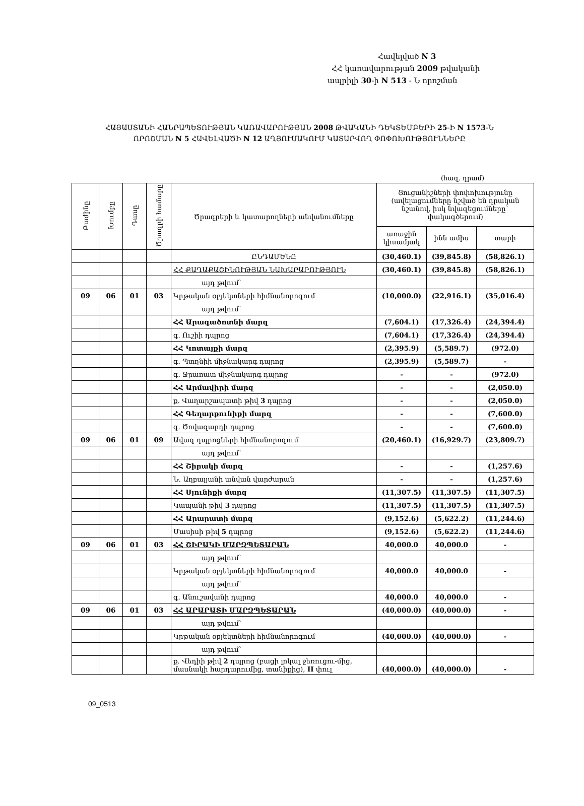Հավելված N 3
ՀՀ կառավարության 2009 թվականի
ապրիլի 30-ի N 513 - Ն որոշման
ՀԱՅԱՍՏԱՆԻ ՀԱՆՐԱՊԵՏՈՒԹՅԱՆ ԿԱՌԱՎԱՐՈՒԹՅԱՆ 2008 ԹՎԱԿԱՆԻ ԴԵԿՏԵՄԲԵՐԻ 25-Ի N 1573-Ն ՈՐՈՇՄԱՆ N 5 ՀԱՎԵԼՎԱԾԻ N 12 ԱՂՅՈՒՍԱԿՈՒՄ ԿԱՏԱՐՎՈՂ ՓՈՓՈԽՈՒԹՅՈՒՆՆԵՐԸ
(հազ. դրամ)
| Բաժինը | Խումբը | Դասը | Ծրագրի համարը | Ծրագրերի և կատարողների անվանումները | Ցուցանիշների փոփոխությունը (ավելացումները նշված են դրական նշանով, իսկ նվազեցումները` փակագծերում) | | |
| --- | --- | --- | --- | --- | --- | --- | --- |
| | | | | | առաջին կիսամյակ | ինն ամիս | տարի |
| | | | | ԸՆԴԱՄԵՆԸ | (30,460.1) | (39,845.8) | (58,826.1) |
| | | | | ՀՀ ՔԱՂԱՔԱՇԻՆՈՒԹՅԱՆ ՆԱԽԱՐԱՐՈՒԹՅՈՒՆ | (30,460.1) | (39,845.8) | (58,826.1) |
| | | | | այդ թվում` | | | |
| 09 | 06 | 01 | 03 | Կրթական օբյեկտների հիմնանորոգում | (10,000.0) | (22,916.1) | (35,016.4) |
| | | | | այդ թվում` | | | |
| | | | | ՀՀ Արագածոտնի մարզ | (7,604.1) | (17,326.4) | (24,394.4) |
| | | | | գ. Ուշիի դպրոց | (7,604.1) | (17,326.4) | (24,394.4) |
| | | | | ՀՀ Կոտայքի մարզ | (2,395.9) | (5,589.7) | (972.0) |
| | | | | գ. Պտղնիի միջնակարգ դպրոց | (2,395.9) | (5,589.7) | - |
| | | | | գ. Ջրառատ միջնակարգ դպրոց | - | - | (972.0) |
| | | | | ՀՀ Արմավիրի մարզ | - | - | (2,050.0) |
| | | | | ք. Վաղարշապատի թիվ 3 դպրոց | - | - | (2,050.0) |
| | | | | ՀՀ Գեղարքունիքի մարզ | - | - | (7,600.0) |
| | | | | գ. Ծովազարդի դպրոց | - | - | (7,600.0) |
| 09 | 06 | 01 | 09 | Ավագ դպրոցների հիմնանորոգում | (20,460.1) | (16,929.7) | (23,809.7) |
| | | | | այդ թվում` | | | |
| | | | | ՀՀ Շիրակի մարզ | - | - | (1,257.6) |
| | | | | Ն. Աղբալյանի անվան վարժարան | - | - | (1,257.6) |
| | | | | ՀՀ Սյունիքի մարզ | (11,307.5) | (11,307.5) | (11,307.5) |
| | | | | Կապանի թիվ 3 դպրոց | (11,307.5) | (11,307.5) | (11,307.5) |
| | | | | ՀՀ Արարատի մարզ | (9,152.6) | (5,622.2) | (11,244.6) |
| | | | | Մասիսի թիվ 5 դպրոց | (9,152.6) | (5,622.2) | (11,244.6) |
| 09 | 06 | 01 | 03 | ՀՀ ՇԻՐԱԿԻ ՄԱՐԶՊԵՏԱՐԱՆ | 40,000.0 | 40,000.0 | - |
| | | | | այդ թվում` | | | |
| | | | | Կրթական օբյեկտների հիմնանորոգում | 40,000.0 | 40,000.0 | - |
| | | | | այդ թվում` | | | |
| | | | | գ. Անուշավանի դպրոց | 40,000.0 | 40,000.0 | - |
| 09 | 06 | 01 | 03 | ՀՀ ԱՐԱՐԱՏԻ ՄԱՐԶՊԵՏԱՐԱՆ | (40,000.0) | (40,000.0) | - |
| | | | | այդ թվում` | | | |
| | | | | Կրթական օբյեկտների հիմնանորոգում | (40,000.0) | (40,000.0) | - |
| | | | | այդ թվում` | | | |
| | | | | ք. Վեդիի թիվ 2 դպրոց (բացի լոկալ ջեռուցու-մից, մասնակի հարդարումից, տանիքից), II փուլ | (40,000.0) | (40,000.0) | - |
09_0513